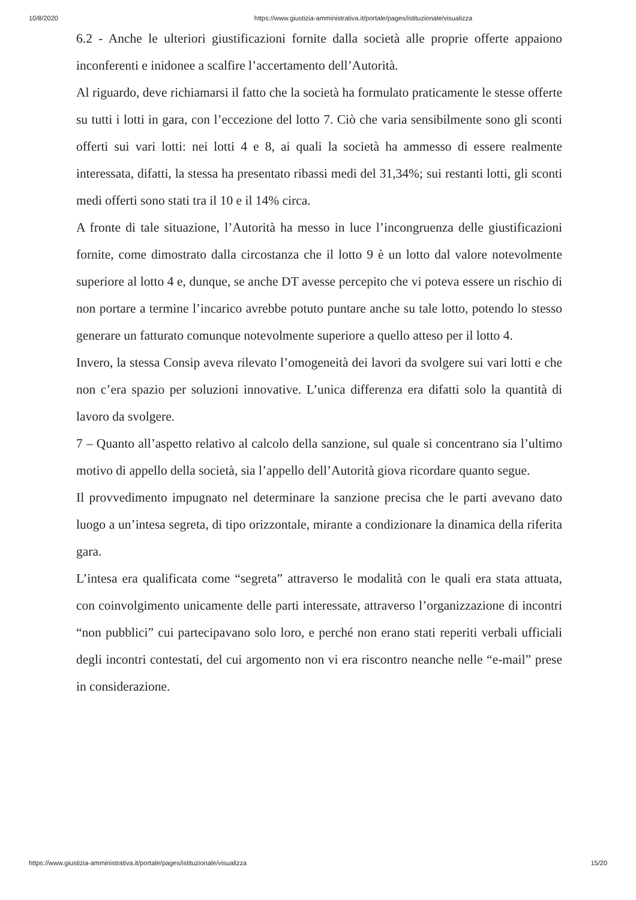10/8/2020 https://www.giustizia-amministrativa.it/portale/pages/istituzionale/visualizza
6.2 - Anche le ulteriori giustificazioni fornite dalla società alle proprie offerte appaiono inconferenti e inidonee a scalfire l’accertamento dell’Autorità.
Al riguardo, deve richiamarsi il fatto che la società ha formulato praticamente le stesse offerte su tutti i lotti in gara, con l’eccezione del lotto 7. Ciò che varia sensibilmente sono gli sconti offerti sui vari lotti: nei lotti 4 e 8, ai quali la società ha ammesso di essere realmente interessata, difatti, la stessa ha presentato ribassi medi del 31,34%; sui restanti lotti, gli sconti medi offerti sono stati tra il 10 e il 14% circa.
A fronte di tale situazione, l’Autorità ha messo in luce l’incongruenza delle giustificazioni fornite, come dimostrato dalla circostanza che il lotto 9 è un lotto dal valore notevolmente superiore al lotto 4 e, dunque, se anche DT avesse percepito che vi poteva essere un rischio di non portare a termine l’incarico avrebbe potuto puntare anche su tale lotto, potendo lo stesso generare un fatturato comunque notevolmente superiore a quello atteso per il lotto 4.
Invero, la stessa Consip aveva rilevato l’omogeneità dei lavori da svolgere sui vari lotti e che non c’era spazio per soluzioni innovative. L’unica differenza era difatti solo la quantità di lavoro da svolgere.
7 – Quanto all’aspetto relativo al calcolo della sanzione, sul quale si concentrano sia l’ultimo motivo di appello della società, sia l’appello dell’Autorità giova ricordare quanto segue.
Il provvedimento impugnato nel determinare la sanzione precisa che le parti avevano dato luogo a un’intesa segreta, di tipo orizzontale, mirante a condizionare la dinamica della riferita gara.
L’intesa era qualificata come “segreta” attraverso le modalità con le quali era stata attuata, con coinvolgimento unicamente delle parti interessate, attraverso l’organizzazione di incontri “non pubblici” cui partecipavano solo loro, e perché non erano stati reperiti verbali ufficiali degli incontri contestati, del cui argomento non vi era riscontro neanche nelle “e-mail” prese in considerazione.
https://www.giustizia-amministrativa.it/portale/pages/istituzionale/visualizza 15/20